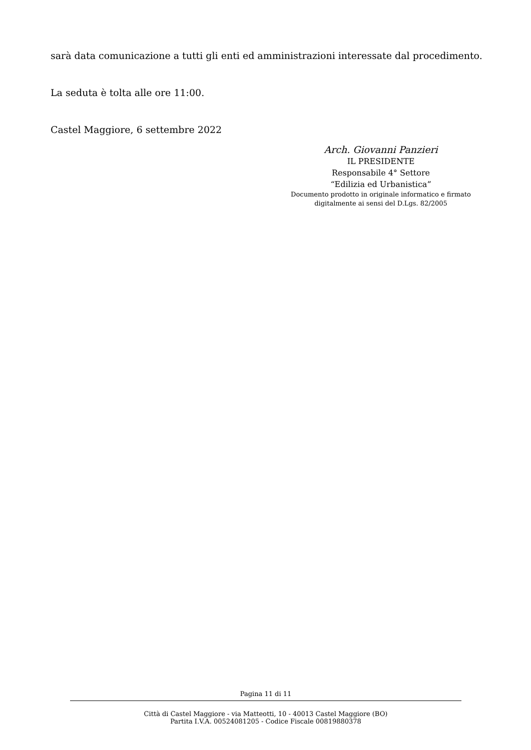sarà data comunicazione a tutti gli enti ed amministrazioni interessate dal procedimento.
La seduta è tolta alle ore 11:00.
Castel Maggiore, 6 settembre 2022
Arch. Giovanni Panzieri
IL PRESIDENTE
Responsabile 4° Settore
“Edilizia ed Urbanistica”
Documento prodotto in originale informatico e firmato
digitalmente ai sensi del D.Lgs. 82/2005
Pagina 11 di 11
Città di Castel Maggiore - via Matteotti, 10 - 40013 Castel Maggiore (BO)
Partita I.V.A. 00524081205 - Codice Fiscale 00819880378